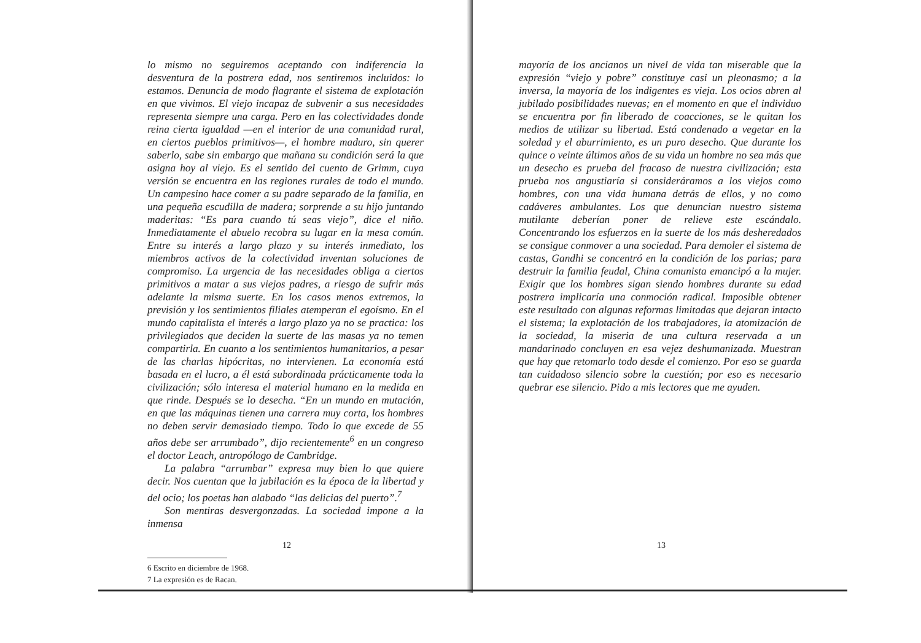lo mismo no seguiremos aceptando con indiferencia la desventura de la postrera edad, nos sentiremos incluidos: lo estamos. Denuncia de modo flagrante el sistema de explotación en que vivimos. El viejo incapaz de subvenir a sus necesidades representa siempre una carga. Pero en las colectividades donde reina cierta igualdad —en el interior de una comunidad rural, en ciertos pueblos primitivos—, el hombre maduro, sin querer saberlo, sabe sin embargo que mañana su condición será la que asigna hoy al viejo. Es el sentido del cuento de Grimm, cuya versión se encuentra en las regiones rurales de todo el mundo. Un campesino hace comer a su padre separado de la familia, en una pequeña escudilla de madera; sorprende a su hijo juntando maderitas: “Es para cuando tú seas viejo”, dice el niño. Inmediatamente el abuelo recobra su lugar en la mesa común. Entre su interés a largo plazo y su interés inmediato, los miembros activos de la colectividad inventan soluciones de compromiso. La urgencia de las necesidades obliga a ciertos primitivos a matar a sus viejos padres, a riesgo de sufrir más adelante la misma suerte. En los casos menos extremos, la previsión y los sentimientos filiales atemperan el egoísmo. En el mundo capitalista el interés a largo plazo ya no se practica: los privilegiados que deciden la suerte de las masas ya no temen compartirla. En cuanto a los sentimientos humanitarios, a pesar de las charlas hipócritas, no intervienen. La economía está basada en el lucro, a él está subordinada prácticamente toda la civilización; sólo interesa el material humano en la medida en que rinde. Después se lo desecha. “En un mundo en mutación, en que las máquinas tienen una carrera muy corta, los hombres no deben servir demasiado tiempo. Todo lo que excede de 55 años debe ser arrumbado”, dijo recientemente<sup>6</sup> en un congreso el doctor Leach, antropólogo de Cambridge.
La palabra “arrumbar” expresa muy bien lo que quiere decir. Nos cuentan que la jubilación es la época de la libertad y del ocio; los poetas han alabado “las delicias del puerto”.<sup>7</sup>
Son mentiras desvergonzadas. La sociedad impone a la inmensa
6 Escrito en diciembre de 1968.
7 La expresión es de Racan.
12
mayoría de los ancianos un nivel de vida tan miserable que la expresión “viejo y pobre” constituye casi un pleonasmo; a la inversa, la mayoría de los indigentes es vieja. Los ocios abren al jubilado posibilidades nuevas; en el momento en que el individuo se encuentra por fin liberado de coacciones, se le quitan los medios de utilizar su libertad. Está condenado a vegetar en la soledad y el aburrimiento, es un puro desecho. Que durante los quince o veinte últimos años de su vida un hombre no sea más que un desecho es prueba del fracaso de nuestra civilización; esta prueba nos angustiaría si consideráramos a los viejos como hombres, con una vida humana detrás de ellos, y no como cadáveres ambulantes. Los que denuncian nuestro sistema mutilante deberían poner de relieve este escándalo. Concentrando los esfuerzos en la suerte de los más desheredados se consigue conmover a una sociedad. Para demoler el sistema de castas, Gandhi se concentró en la condición de los parias; para destruir la familia feudal, China comunista emancipó a la mujer. Exigir que los hombres sigan siendo hombres durante su edad postrera implicaría una conmoción radical. Imposible obtener este resultado con algunas reformas limitadas que dejaran intacto el sistema; la explotación de los trabajadores, la atomización de la sociedad, la miseria de una cultura reservada a un mandarinado concluyen en esa vejez deshumanizada. Muestran que hay que retomarlo todo desde el comienzo. Por eso se guarda tan cuidadoso silencio sobre la cuestión; por eso es necesario quebrar ese silencio. Pido a mis lectores que me ayuden.
13